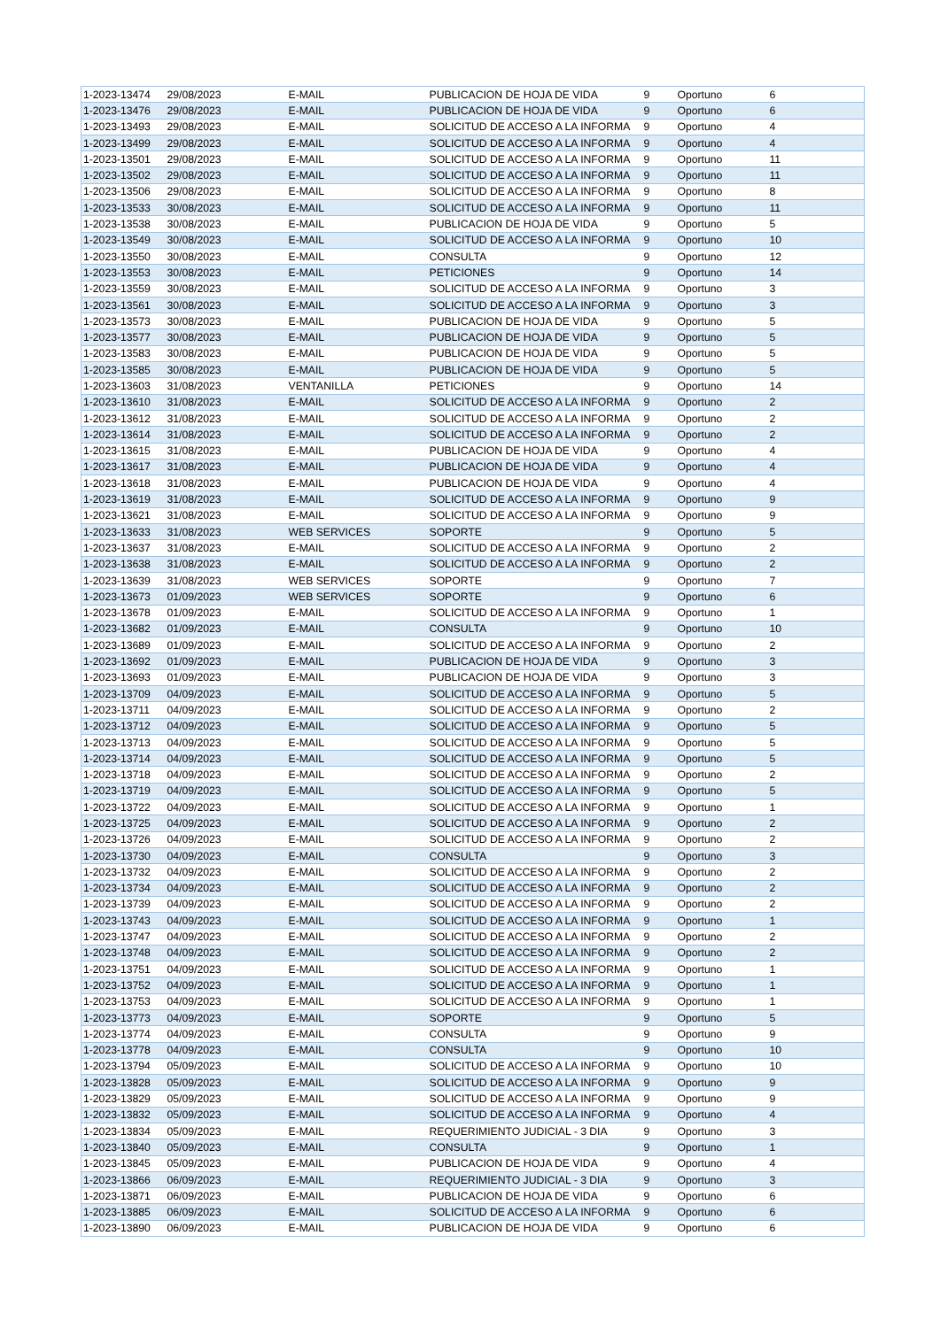| 1-2023-13474 | 29/08/2023 | E-MAIL | PUBLICACION DE HOJA DE VIDA | 9 | Oportuno | 6 |
| 1-2023-13476 | 29/08/2023 | E-MAIL | PUBLICACION DE HOJA DE VIDA | 9 | Oportuno | 6 |
| 1-2023-13493 | 29/08/2023 | E-MAIL | SOLICITUD DE ACCESO A LA INFORMA | 9 | Oportuno | 4 |
| 1-2023-13499 | 29/08/2023 | E-MAIL | SOLICITUD DE ACCESO A LA INFORMA | 9 | Oportuno | 4 |
| 1-2023-13501 | 29/08/2023 | E-MAIL | SOLICITUD DE ACCESO A LA INFORMA | 9 | Oportuno | 11 |
| 1-2023-13502 | 29/08/2023 | E-MAIL | SOLICITUD DE ACCESO A LA INFORMA | 9 | Oportuno | 11 |
| 1-2023-13506 | 29/08/2023 | E-MAIL | SOLICITUD DE ACCESO A LA INFORMA | 9 | Oportuno | 8 |
| 1-2023-13533 | 30/08/2023 | E-MAIL | SOLICITUD DE ACCESO A LA INFORMA | 9 | Oportuno | 11 |
| 1-2023-13538 | 30/08/2023 | E-MAIL | PUBLICACION DE HOJA DE VIDA | 9 | Oportuno | 5 |
| 1-2023-13549 | 30/08/2023 | E-MAIL | SOLICITUD DE ACCESO A LA INFORMA | 9 | Oportuno | 10 |
| 1-2023-13550 | 30/08/2023 | E-MAIL | CONSULTA | 9 | Oportuno | 12 |
| 1-2023-13553 | 30/08/2023 | E-MAIL | PETICIONES | 9 | Oportuno | 14 |
| 1-2023-13559 | 30/08/2023 | E-MAIL | SOLICITUD DE ACCESO A LA INFORMA | 9 | Oportuno | 3 |
| 1-2023-13561 | 30/08/2023 | E-MAIL | SOLICITUD DE ACCESO A LA INFORMA | 9 | Oportuno | 3 |
| 1-2023-13573 | 30/08/2023 | E-MAIL | PUBLICACION DE HOJA DE VIDA | 9 | Oportuno | 5 |
| 1-2023-13577 | 30/08/2023 | E-MAIL | PUBLICACION DE HOJA DE VIDA | 9 | Oportuno | 5 |
| 1-2023-13583 | 30/08/2023 | E-MAIL | PUBLICACION DE HOJA DE VIDA | 9 | Oportuno | 5 |
| 1-2023-13585 | 30/08/2023 | E-MAIL | PUBLICACION DE HOJA DE VIDA | 9 | Oportuno | 5 |
| 1-2023-13603 | 31/08/2023 | VENTANILLA | PETICIONES | 9 | Oportuno | 14 |
| 1-2023-13610 | 31/08/2023 | E-MAIL | SOLICITUD DE ACCESO A LA INFORMA | 9 | Oportuno | 2 |
| 1-2023-13612 | 31/08/2023 | E-MAIL | SOLICITUD DE ACCESO A LA INFORMA | 9 | Oportuno | 2 |
| 1-2023-13614 | 31/08/2023 | E-MAIL | SOLICITUD DE ACCESO A LA INFORMA | 9 | Oportuno | 2 |
| 1-2023-13615 | 31/08/2023 | E-MAIL | PUBLICACION DE HOJA DE VIDA | 9 | Oportuno | 4 |
| 1-2023-13617 | 31/08/2023 | E-MAIL | PUBLICACION DE HOJA DE VIDA | 9 | Oportuno | 4 |
| 1-2023-13618 | 31/08/2023 | E-MAIL | PUBLICACION DE HOJA DE VIDA | 9 | Oportuno | 4 |
| 1-2023-13619 | 31/08/2023 | E-MAIL | SOLICITUD DE ACCESO A LA INFORMA | 9 | Oportuno | 9 |
| 1-2023-13621 | 31/08/2023 | E-MAIL | SOLICITUD DE ACCESO A LA INFORMA | 9 | Oportuno | 9 |
| 1-2023-13633 | 31/08/2023 | WEB SERVICES | SOPORTE | 9 | Oportuno | 5 |
| 1-2023-13637 | 31/08/2023 | E-MAIL | SOLICITUD DE ACCESO A LA INFORMA | 9 | Oportuno | 2 |
| 1-2023-13638 | 31/08/2023 | E-MAIL | SOLICITUD DE ACCESO A LA INFORMA | 9 | Oportuno | 2 |
| 1-2023-13639 | 31/08/2023 | WEB SERVICES | SOPORTE | 9 | Oportuno | 7 |
| 1-2023-13673 | 01/09/2023 | WEB SERVICES | SOPORTE | 9 | Oportuno | 6 |
| 1-2023-13678 | 01/09/2023 | E-MAIL | SOLICITUD DE ACCESO A LA INFORMA | 9 | Oportuno | 1 |
| 1-2023-13682 | 01/09/2023 | E-MAIL | CONSULTA | 9 | Oportuno | 10 |
| 1-2023-13689 | 01/09/2023 | E-MAIL | SOLICITUD DE ACCESO A LA INFORMA | 9 | Oportuno | 2 |
| 1-2023-13692 | 01/09/2023 | E-MAIL | PUBLICACION DE HOJA DE VIDA | 9 | Oportuno | 3 |
| 1-2023-13693 | 01/09/2023 | E-MAIL | PUBLICACION DE HOJA DE VIDA | 9 | Oportuno | 3 |
| 1-2023-13709 | 04/09/2023 | E-MAIL | SOLICITUD DE ACCESO A LA INFORMA | 9 | Oportuno | 5 |
| 1-2023-13711 | 04/09/2023 | E-MAIL | SOLICITUD DE ACCESO A LA INFORMA | 9 | Oportuno | 2 |
| 1-2023-13712 | 04/09/2023 | E-MAIL | SOLICITUD DE ACCESO A LA INFORMA | 9 | Oportuno | 5 |
| 1-2023-13713 | 04/09/2023 | E-MAIL | SOLICITUD DE ACCESO A LA INFORMA | 9 | Oportuno | 5 |
| 1-2023-13714 | 04/09/2023 | E-MAIL | SOLICITUD DE ACCESO A LA INFORMA | 9 | Oportuno | 5 |
| 1-2023-13718 | 04/09/2023 | E-MAIL | SOLICITUD DE ACCESO A LA INFORMA | 9 | Oportuno | 2 |
| 1-2023-13719 | 04/09/2023 | E-MAIL | SOLICITUD DE ACCESO A LA INFORMA | 9 | Oportuno | 5 |
| 1-2023-13722 | 04/09/2023 | E-MAIL | SOLICITUD DE ACCESO A LA INFORMA | 9 | Oportuno | 1 |
| 1-2023-13725 | 04/09/2023 | E-MAIL | SOLICITUD DE ACCESO A LA INFORMA | 9 | Oportuno | 2 |
| 1-2023-13726 | 04/09/2023 | E-MAIL | SOLICITUD DE ACCESO A LA INFORMA | 9 | Oportuno | 2 |
| 1-2023-13730 | 04/09/2023 | E-MAIL | CONSULTA | 9 | Oportuno | 3 |
| 1-2023-13732 | 04/09/2023 | E-MAIL | SOLICITUD DE ACCESO A LA INFORMA | 9 | Oportuno | 2 |
| 1-2023-13734 | 04/09/2023 | E-MAIL | SOLICITUD DE ACCESO A LA INFORMA | 9 | Oportuno | 2 |
| 1-2023-13739 | 04/09/2023 | E-MAIL | SOLICITUD DE ACCESO A LA INFORMA | 9 | Oportuno | 2 |
| 1-2023-13743 | 04/09/2023 | E-MAIL | SOLICITUD DE ACCESO A LA INFORMA | 9 | Oportuno | 1 |
| 1-2023-13747 | 04/09/2023 | E-MAIL | SOLICITUD DE ACCESO A LA INFORMA | 9 | Oportuno | 2 |
| 1-2023-13748 | 04/09/2023 | E-MAIL | SOLICITUD DE ACCESO A LA INFORMA | 9 | Oportuno | 2 |
| 1-2023-13751 | 04/09/2023 | E-MAIL | SOLICITUD DE ACCESO A LA INFORMA | 9 | Oportuno | 1 |
| 1-2023-13752 | 04/09/2023 | E-MAIL | SOLICITUD DE ACCESO A LA INFORMA | 9 | Oportuno | 1 |
| 1-2023-13753 | 04/09/2023 | E-MAIL | SOLICITUD DE ACCESO A LA INFORMA | 9 | Oportuno | 1 |
| 1-2023-13773 | 04/09/2023 | E-MAIL | SOPORTE | 9 | Oportuno | 5 |
| 1-2023-13774 | 04/09/2023 | E-MAIL | CONSULTA | 9 | Oportuno | 9 |
| 1-2023-13778 | 04/09/2023 | E-MAIL | CONSULTA | 9 | Oportuno | 10 |
| 1-2023-13794 | 05/09/2023 | E-MAIL | SOLICITUD DE ACCESO A LA INFORMA | 9 | Oportuno | 10 |
| 1-2023-13828 | 05/09/2023 | E-MAIL | SOLICITUD DE ACCESO A LA INFORMA | 9 | Oportuno | 9 |
| 1-2023-13829 | 05/09/2023 | E-MAIL | SOLICITUD DE ACCESO A LA INFORMA | 9 | Oportuno | 9 |
| 1-2023-13832 | 05/09/2023 | E-MAIL | SOLICITUD DE ACCESO A LA INFORMA | 9 | Oportuno | 4 |
| 1-2023-13834 | 05/09/2023 | E-MAIL | REQUERIMIENTO JUDICIAL - 3 DIA | 9 | Oportuno | 3 |
| 1-2023-13840 | 05/09/2023 | E-MAIL | CONSULTA | 9 | Oportuno | 1 |
| 1-2023-13845 | 05/09/2023 | E-MAIL | PUBLICACION DE HOJA DE VIDA | 9 | Oportuno | 4 |
| 1-2023-13866 | 06/09/2023 | E-MAIL | REQUERIMIENTO JUDICIAL - 3 DIA | 9 | Oportuno | 3 |
| 1-2023-13871 | 06/09/2023 | E-MAIL | PUBLICACION DE HOJA DE VIDA | 9 | Oportuno | 6 |
| 1-2023-13885 | 06/09/2023 | E-MAIL | SOLICITUD DE ACCESO A LA INFORMA | 9 | Oportuno | 6 |
| 1-2023-13890 | 06/09/2023 | E-MAIL | PUBLICACION DE HOJA DE VIDA | 9 | Oportuno | 6 |